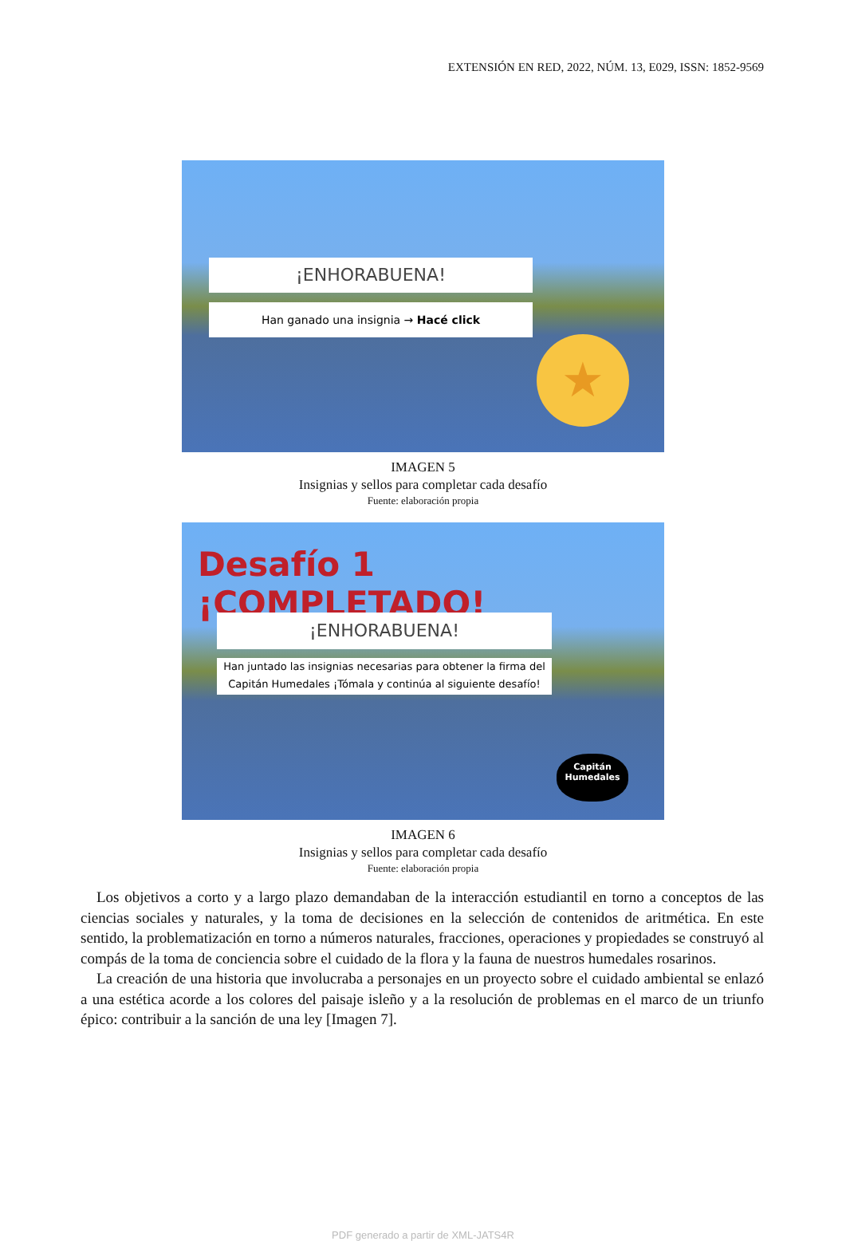EXTENSIÓN EN RED, 2022, NÚM. 13, E029, ISSN: 1852-9569
¡ENHORABUENA!
Han ganado una insignia → Hacé click
★
IMAGEN 5
Insignias y sellos para completar cada desafío
Fuente: elaboración propia
Desafío 1 ¡COMPLETADO!
¡ENHORABUENA!
Han juntado las insignias necesarias para obtener la firma del Capitán Humedales ¡Tómala y continúa al siguiente desafío!
Capitán Humedales
IMAGEN 6
Insignias y sellos para completar cada desafío
Fuente: elaboración propia
Los objetivos a corto y a largo plazo demandaban de la interacción estudiantil en torno a conceptos de las ciencias sociales y naturales, y la toma de decisiones en la selección de contenidos de aritmética. En este sentido, la problematización en torno a números naturales, fracciones, operaciones y propiedades se construyó al compás de la toma de conciencia sobre el cuidado de la flora y la fauna de nuestros humedales rosarinos.
La creación de una historia que involucraba a personajes en un proyecto sobre el cuidado ambiental se enlazó a una estética acorde a los colores del paisaje isleño y a la resolución de problemas en el marco de un triunfo épico: contribuir a la sanción de una ley [Imagen 7].
PDF generado a partir de XML-JATS4R